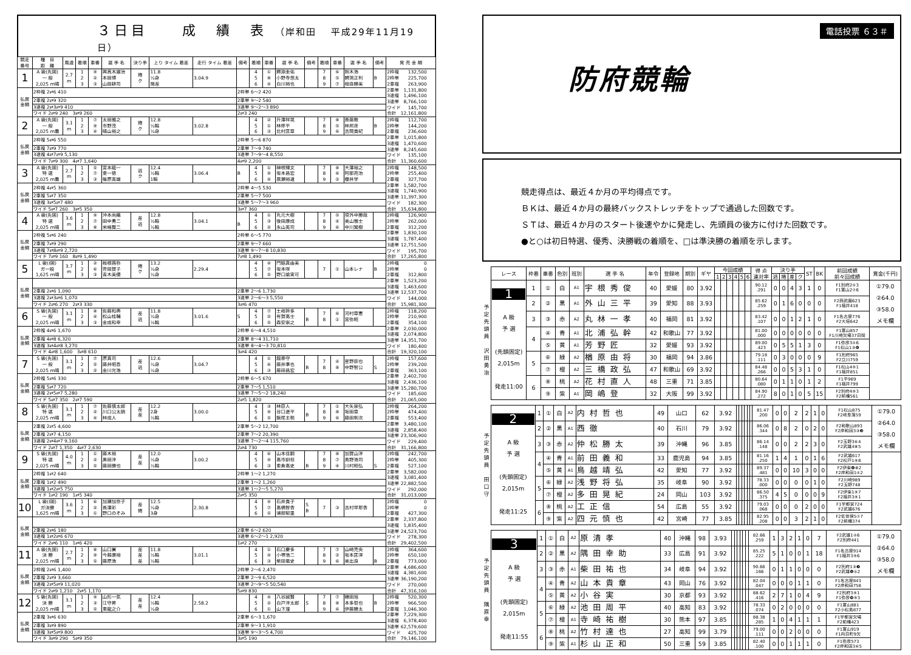３日目　　成　績　表 （岸和田　 平成29年11月19日）
| 競走番号 | 種 目 距 離 | 風速 | 着順 | 車番 | 選 手 名 | 決り手 | 上り タイム 着差 | 走行 タイム 着差 | 備考 | 着順 | 車番 | 選 手 名 | 備考 | 着順 | 車番 | 選 手 名 | 備考 | 発 売 金 額 |
| --- | --- | --- | --- | --- | --- | --- | --- | --- | --- | --- | --- | --- | --- | --- | --- | --- | --- | --- |
| 1 | A 級(先固) 一 般 2,025 ｍ晴 | 2.7 m | 1 2 3 | ⑨ ② ③ | 興呂木雄治 本田博 山田耕司 | 捲 ク | 11.8 ½身 微差 | 3.04.9 | | 4 5 6 | ① ⑧ ④ | 鰐淵圭佑 小野寺悠太 白川裕也 | | 7 8 9 | ⑥ ⑤ ⑦ | 鈴木浩 鰐渕正利 相良勝美 | B | / 2枠複 2枠単 2車複 2車単 3連複 3連単 ワイド 合計 / 132,500 225,700 263,900 1,131,800 1,496,100 8,766,100 145,700 12,161,800 / |
| 払戻金額 | 2枠複 2⇄6 410 | | | | | | | | 2枠単 6～2 420 | | | | | | | | | |
| | 2車複 2⇄9 320 | | | | | | | | 2車単 9～2 540 | | | | | | | | | |
| | 3連複 2⇄3⇄9 410 | | | | | | | | 3連単 9～2～3 890 | | | | | | | | | |
| | ワイド 2⇄9 240 3⇄9 260 | | | | | | | | 2⇄3 240 | | | | | | | | | |
| 2 | A 級(先固) 一 般 2,025 ｍ曇 | 3.1 m | 1 2 3 | ⑦ ⑨ ④ | 太田雅之 市野茂 晴山裕之 | 捲 ク | 12.8 ½輪 ½身 | 3.02.8 | | 4 5 6 | ② ① ③ | 升澤祥晃 林修平 北村匡章 | | 7 8 9 | ⑧ ⑤ ⑥ | 斎藤敦 林邦彦 吉岡貴紀 | B | / 2枠複 2枠単 2車複 2車単 3連複 3連単 ワイド 合計 / 112,700 144,200 236,600 1,015,800 1,470,600 8,245,600 135,100 11,360,600 / |
| 払戻金額 | 2枠複 5⇄6 550 | | | | | | | | 2枠単 5～6 870 | | | | | | | | | |
| | 2車複 7⇄9 770 | | | | | | | | 2車単 7～9 740 | | | | | | | | | |
| | 3連複 4⇄7⇄9 5,130 | | | | | | | | 3連単 7～9～4 8,550 | | | | | | | | | |
| | ワイド 7⇄9 300 4⇄7 1,640 | | | | | | | | 4⇄9 2,200 | | | | | | | | | |
| 3 | A 級(先固) 特 選 2,025 ｍ曇 | 2.7 m | 1 2 3 | ⑤ ⑦ ③ | 宮本龍一 重一徳 篠原英雄 | 逃 ク | 12.4 ½輪 1輪 | 3.06.4 | B | 4 5 6 | ① ⑨ ④ | 榊枝輝文 坂本昌宏 廣瀬裕道 | | 7 8 9 | ⑧ ⑥ ② | 大澤裕之 阿部亮治 櫻井学 | | / 2枠複 2枠単 2車複 2車単 3連複 3連単 ワイド 合計 / 148,500 255,400 327,700 1,582,700 1,740,900 11,397,300 182,300 15,634,800 / |
| 払戻金額 | 2枠複 4⇄5 360 | | | | | | | | 2枠単 4～5 530 | | | | | | | | | |
| | 2車複 5⇄7 350 | | | | | | | | 2車単 5～7 500 | | | | | | | | | |
| | 3連複 3⇄5⇄7 480 | | | | | | | | 3連単 5～7～3 960 | | | | | | | | | |
| | ワイド 5⇄7 260 3⇄5 350 | | | | | | | | 3⇄7 360 | | | | | | | | | |
| 4 | A 級(先固) 特 選 2,025 ｍ晴 | 3.6 m | 1 2 3 | ⑨ ⑦ ⑧ | 沖本尚織 田中勇二 米嶋賢二 | 差 逃 | 12.8 ½輪 ½輪 | 3.04.1 | B | 4 5 6 | ① ③ ② | 丸元大樹 後田康成 永山英司 | | 7 8 9 | ⑤ ④ ⑥ | 垣外中勝哉 奥山雅士 中川繁樹 | | / 2枠複 2枠単 2車複 2車単 3連複 3連単 ワイド 合計 / 126,900 262,000 312,200 1,830,100 1,787,400 12,751,500 195,700 17,265,800 / |
| 払戻金額 | 2枠複 5⇄6 240 | | | | | | | | 2枠単 6～5 770 | | | | | | | | | |
| | 2車複 7⇄9 290 | | | | | | | | 2車単 9～7 660 | | | | | | | | | |
| | 3連複 7⇄8⇄9 2,720 | | | | | | | | 3連単 9～7～8 10,830 | | | | | | | | | |
| | ワイド 7⇄9 160 8⇄9 1,490 | | | | | | | | 7⇄8 1,490 | | | | | | | | | |
| 5 | L 級(Ⅰ固) ガ一般 1,625 ｍ晴 | 3.7 m | 1 2 3 | ② ⑥ ③ | 板根茜弥 菅田賀子 青木美優 | 捲 ク | 13.2 ½身 ½身 | 2.29.4 | | 4 5 6 | ④ ⑦ ⑤ | 門脇真由美 坂本咲 野口諭実可 | | 7 | ① | 山本レナ | B | / 2枠複 2枠単 2車複 2車単 3連複 3連単 ワイド 合計 / 0 0 312,800 1,523,200 1,463,600 12,537,700 144,000 15,981,300 / |
| 払戻金額 | | | | | | | | | | | | | | | | | | |
| | 2車複 2⇄6 1,090 | | | | | | | | 2車単 2～6 1,730 | | | | | | | | | |
| | 3連複 2⇄3⇄6 1,070 | | | | | | | | 3連単 2～6～3 5,550 | | | | | | | | | |
| | ワイド 2⇄6 270 2⇄3 330 | | | | | | | | 3⇄6 470 | | | | | | | | | |
| 6 | S 級(先固) 一 般 2,025 ｍ晴 | 3.1 m | 1 2 3 | ⑧ ④ ③ | 佐藤和典 松山桂輔 金成和幸 | 差 逃 | 11.8 ½身 ½輪 | 3.01.6 | S | 4 5 6 | ⑦ ② ⑤ | 土岐幹多 有賀高士 森安崇之 | B | 7 8 | ⑥ ① | 河村章憲 富弥昭 | | / 2枠複 2枠単 2車複 2車単 3連複 3連単 ワイド 合計 / 118,200 210,900 354,100 2,030,000 2,074,800 14,351,700 180,400 19,320,100 / |
| 払戻金額 | 2枠複 4⇄6 1,670 | | | | | | | | 2枠単 6～4 4,510 | | | | | | | | | |
| | 2車複 4⇄8 6,320 | | | | | | | | 2車単 8～4 31,710 | | | | | | | | | |
| | 3連複 3⇄4⇄8 3,270 | | | | | | | | 3連単 8～4～3 70,810 | | | | | | | | | |
| | ワイド 4⇄8 1,600 3⇄8 610 | | | | | | | | 3⇄4 420 | | | | | | | | | |
| 7 | S 級(先固) 一 般 2,025 ｍ晴 | 3.1 m | 1 2 3 | ⑦ ⑤ ② | 原真司 藤井昭吾 金川光浩 | 差 逃 | 12.6 ½身 ½身 | 3.04.7 | | 4 5 6 | ① ⑥ ③ | 舘泰守 藤井準也 藤田昌宏 | B | 7 8 | ④ ⑧ | 星野辰也 中野智公 | S | / 2枠複 2枠単 2車複 2車単 3連複 3連単 ワイド 合計 / 157,600 239,200 363,100 2,402,700 2,436,100 15,280,700 185,600 21,065,000 / |
| 払戻金額 | 2枠複 5⇄6 330 | | | | | | | | 2枠単 6～5 670 | | | | | | | | | |
| | 2車複 5⇄7 720 | | | | | | | | 2車単 7～5 1,510 | | | | | | | | | |
| | 3連複 2⇄5⇄7 5,280 | | | | | | | | 3連単 7～5～2 18,240 | | | | | | | | | |
| | ワイド 5⇄7 350 2⇄7 590 | | | | | | | | 2⇄5 1,820 | | | | | | | | | |
| 8 | S 級(先固) 特 選 2,025 ｍ晴 | 3.1 m | 1 2 3 | ⑦ ② ④ | 佐藤慎太郎 川口公太朗 林成人 | 差 差 | 12.2 2身 ½輪 | 3.00.0 | | 4 5 6 | ③ ⑨ ⑤ | 林巨人 谷口遼平 飯尾主税 | B | 7 8 9 | ① ⑧ ⑥ | 大矢崇弘 坂田章 藤田剣次 | | / 2枠複 2枠単 2車複 2車単 3連複 3連単 ワイド 合計 / 264,200 474,400 553,400 3,480,100 2,858,400 23,306,900 229,400 31,166,800 / |
| 払戻金額 | 2車複 2⇄5 4,600 | | | | | | | | 2車単 5～2 12,700 | | | | | | | | | |
| | 2車複 2⇄7 4,150 | | | | | | | | 2車単 7～2 20,390 | | | | | | | | | |
| | 3連複 2⇄4⇄7 9,160 | | | | | | | | 3連単 7～2～4 115,760 | | | | | | | | | |
| | ワイド 2⇄7 1,350 4⇄7 2,630 | | | | | | | | 2⇄4 730 | | | | | | | | | |
| 9 | S 級(先固) 特 選 2,025 ｍ晴 | 4.0 m | 1 2 3 | ① ② ⑤ | 藤木裕 黒田淳 藤田勝也 | 差 差 | 12.0 ½身 ½輪 | 3.00.2 | | 4 5 6 | ⑥ ⑨ ③ | 山本佳嗣 高市訓但 重倉高史 | B | 7 8 9 | ⑧ ⑦ ④ | 加賀山淳 島野浩司 川村昭弘 | S | / 2枠複 2枠単 2車複 2車単 3連複 3連単 ワイド 合計 / 242,700 405,300 527,100 3,582,000 3,081,400 22,882,500 292,000 31,013,000 / |
| 払戻金額 | 2枠複 1⇄2 640 | | | | | | | | 2枠単 1～2 1,270 | | | | | | | | | |
| | 2車複 1⇄2 490 | | | | | | | | 2車単 1～2 1,260 | | | | | | | | | |
| | 3連複 1⇄2⇄5 750 | | | | | | | | 3連単 1～2～5 5,270 | | | | | | | | | |
| | ワイド 1⇄2 190 1⇄5 340 | | | | | | | | 2⇄5 350 | | | | | | | | | |
| 10 | L 級(Ⅰ固) ガ決勝 1,625 ｍ晴 | 3.6 m | 1 2 3 | ⑥ ② ① | 加瀬加奈子 長澤彩 野口のぞみ | 差 捲 | 12.5 ½身 3身 | 2.30.8 | | 4 5 6 | ④ ⑦ ⑤ | 石井貴子 高橋智香 浦部郁里 | S B | 7 | ③ | 吉村早耶香 | | / 2枠複 2枠単 2車複 2車単 3連複 3連単 ワイド 合計 / 0 0 427,300 2,337,800 1,835,400 24,523,700 278,300 29,402,500 / |
| 払戻金額 | | | | | | | | | | | | | | | | | | |
| | 2車複 2⇄6 180 | | | | | | | | 2車単 6～2 620 | | | | | | | | | |
| | 3連複 1⇄2⇄6 670 | | | | | | | | 3連単 6～2～1 2,920 | | | | | | | | | |
| | ワイド 2⇄6 110 1⇄6 420 | | | | | | | | 1⇄2 270 | | | | | | | | | |
| 11 | A 級(先固) 決 勝 2,025 ｍ晴 | 2.7 m | 1 2 3 | ⑧ ⑨ ⑤ | 山口翼 今藤康裕 藤原浩 | 差 差 差 | 11.8 ½輪 ½輪 | 3.01.1 | | 4 5 6 | ① ④ ③ | 石口慶多 小堺浩二 柴田竜史 | | 7 8 9 | ⑦ ② ⑥ | 山崎充央 坂本匡洋 奥出良 | B | / 2枠複 2枠単 2車複 2車単 3連複 3連単 ワイド 合計 / 364,600 650,100 773,000 4,686,600 4,381,600 36,190,200 270,000 47,316,100 / |
| 払戻金額 | 2枠複 2⇄6 1,400 | | | | | | | | 2枠単 2～6 2,470 | | | | | | | | | |
| | 2車複 2⇄9 3,660 | | | | | | | | 2車単 2～9 6,520 | | | | | | | | | |
| | 3連複 2⇄5⇄9 11,020 | | | | | | | | 3連単 2～9～5 50,540 | | | | | | | | | |
| | ワイド 2⇄9 1,210 2⇄5 1,170 | | | | | | | | 5⇄9 830 | | | | | | | | | |
| 12 | S 級(先固) 決 勝 2,025 ｍ晴 | 3.1 m | 1 2 3 | ⑨ ③ ⑤ | 山形一気 江守昇 東龍之介 | 差 差 | 12.4 ½輪 ½身 | 2.58.2 | | 4 5 6 | ④ ② ① | 八谷誠賢 白戸淳太郎 山下渡 | S | 7 8 9 | ⑦ ⑧ ⑥ | 磯田旭 本多哲也 伊藤勝太 | B | / 2枠複 2枠単 2車複 2車単 3連複 3連単 ワイド 合計 / 520,300 966,500 1,046,300 7,229,300 6,378,400 62,579,600 425,700 79,146,100 / |
| 払戻金額 | 2車複 3⇄6 630 | | | | | | | | 2車単 6～3 1,670 | | | | | | | | | |
| | 2車複 3⇄9 890 | | | | | | | | 2車単 9～3 1,910 | | | | | | | | | |
| | 3連複 3⇄5⇄9 800 | | | | | | | | 3連単 9～3～5 4,700 | | | | | | | | | |
| | ワイド 3⇄9 290 5⇄9 350 | | | | | | | | 3⇄5 190 | | | | | | | | | |
電話投票 ６３＃
防府競輪
競走得点は、最近４か月の平均得点です。
ＢＫは、最近４か月の最終バックストレッチをトップで通過した回数です。
ＳＴは、最近４か月のスタート後速やかに発走し、先頭員の後方に付けた回数です。
●と○は初日特選、優秀、決勝戦の着順を、□は準決勝の着順を示します。
| | レース | 枠番 | 車番 | 色別 | 班別 | 選 手 名 | 年令 | 登録地 | 期別 | ギヤ | 今回成績 | | | | | | 得 点 連対率 | 決り手 | | | | ST | BK | 前回成績 前々回成績 | 賞金(千円) |
| --- | --- | --- | --- | --- | --- | --- | --- | --- | --- | --- | --- | --- | --- | --- | --- | --- | --- | --- | --- | --- | --- | --- | --- | --- | --- |
| | | | | | | | | | | | 1 | 2 | 3 | 4 | 5 | 6 | | 逃 | 捲 | 差 | ク | | | | |
| 予定先頭員 沢田勇治 | 1 A 級 予 選 (先頭固定) 2,015m 発走11:00 | 1 | ① | 白 | A1 | 宇根秀俊 | 40 | 愛媛 | 80 | 3.92 | | | | | | | 90.12 .291 | 0 | 0 | 4 | 3 | 1 | 0 | F1別府2④3 F1富山2⑦6 | ①79.0 ②64.0 ③58.0 メモ欄 |
| | | 2 | ② | 黒 | A1 | 外山三平 | 39 | 愛知 | 88 | 3.93 | | | | | | | 85.62 .259 | 0 | 1 | 6 | 0 | 0 | 0 | F2西武園623 F1福井418 | |
| | | 3 | ③ | 赤 | A2 | 丸林一孝 | 40 | 福岡 | 81 | 3.92 | | | | | | | 83.42 .107 | 0 | 0 | 1 | 2 | 1 | 0 | F1名古屋776 F2大垣642 | |
| | | 4 | ④ | 青 | A1 | 北浦弘幹 | 42 | 和歌山 | 77 | 3.92 | | | | | | | 81.00 .000 | 0 | 0 | 0 | 0 | 0 | 0 | F1富山857 F1川崎欠場37日間 | |
| | | | ⑤ | 黄 | A1 | 芳野匠 | 32 | 愛媛 | 93 | 3.92 | | | | | | | 89.00 .423 | 0 | 5 | 5 | 1 | 3 | 0 | F1弥彦3④6 F1松山1③❻ | |
| | | 5 | ⑥ | 緑 | A2 | 楢原由将 | 30 | 福岡 | 94 | 3.86 | | | | | | | 79.18 .111 | 0 | 3 | 0 | 0 | 0 | 9 | F1別府965 F2立川759 | |
| | | | ⑦ | 橙 | A2 | 三橋政弘 | 47 | 和歌山 | 69 | 3.92 | | | | | | | 84.48 .266 | 0 | 0 | 5 | 3 | 1 | 0 | F1松山4⑨1 F1福井851 | |
| | | 6 | ⑧ | 桃 | A2 | 花村直人 | 48 | 三重 | 71 | 3.85 | | | | | | | 80.64 .080 | 0 | 1 | 1 | 0 | 1 | 2 | F1平969 F1福井799 | |
| | | | ⑨ | 紫 | A1 | 岡嶋登 | 32 | 大阪 | 99 | 3.92 | | | | | | | 84.90 .272 | 8 | 0 | 1 | 0 | 5 | 15 | F2別府4⑨3 F2前橋561 | |
| 予定先頭員 田口守 | 2 A 級 予 選 (先頭固定) 2,015m 発走11:25 | 1 | ① | 白 | A2 | 内村哲也 | 49 | 山口 | 62 | 3.92 | | | | | | | 81.47 .200 | 0 | 0 | 2 | 2 | 1 | 0 | F1松山875 F2岐阜落59 | ①79.0 ②64.0 ③58.0 メモ欄 |
| | | 2 | ② | 黒 | A1 | 西徹 | 40 | 石川 | 79 | 3.92 | | | | | | | 86.06 .344 | 0 | 8 | 2 | 0 | 2 | 0 | F2和歌山893 F2岸和田3③❸ | |
| | | 3 | ③ | 赤 | A2 | 仲松勝太 | 39 | 沖縄 | 96 | 3.85 | | | | | | | 86.14 .148 | 0 | 0 | 2 | 2 | 3 | 0 | F2玉野3⑥4 F2武雄4⑧5 | |
| | | 4 | ④ | 青 | A1 | 前田義和 | 33 | 鹿児島 | 94 | 3.85 | | | | | | | 81.16 .250 | 1 | 4 | 1 | 0 | 1 | 6 | F2武雄617 F2松戸1⑨8 | |
| | | | ⑤ | 黄 | A1 | 鳥越靖弘 | 42 | 愛知 | 77 | 3.92 | | | | | | | 89.37 .481 | 0 | 0 | 10 | 3 | 0 | 0 | F2伊東❹⑧2 F2岸和田1④2 | |
| | | 5 | ⑥ | 緑 | A2 | 浅野将弘 | 35 | 岐阜 | 90 | 3.92 | | | | | | | 78.33 .000 | 0 | 0 | 0 | 0 | 1 | 0 | F2川崎989 F2玉野748 | |
| | | | ⑦ | 橙 | A2 | 多田晃紀 | 24 | 岡山 | 103 | 3.92 | | | | | | | 86.50 .375 | 4 | 5 | 0 | 0 | 0 | 9 | F2伊東1⑨7 F2福井3⑨1 | |
| | | 6 | ⑧ | 桃 | A2 | 工正信 | 54 | 広島 | 55 | 3.92 | | | | | | | 79.03 .068 | 0 | 0 | 0 | 2 | 0 | 0 | F1宇都宮724 F2武雄676 | |
| | | | ⑨ | 紫 | A2 | 四元慎也 | 42 | 宮崎 | 77 | 3.85 | | | | | | | 82.95 .208 | 0 | 0 | 3 | 2 | 1 | 0 | F2佐世保5⑦7 F2前橋374 | |
| 予定先頭員 隅直幸 | 3 A 級 予 選 (先頭固定) 2,015m 発走11:55 | 1 | ① | 白 | A2 | 原清孝 | 40 | 沖縄 | 98 | 3.93 | | | | | | | 82.66 .259 | 1 | 3 | 2 | 1 | 0 | 7 | F2武雄1④6 F2別府441 | ①79.0 ②64.0 ③58.0 メモ欄 |
| | | 2 | ② | 黒 | A2 | 隅田幸助 | 33 | 広島 | 91 | 3.92 | | | | | | | 85.25 .222 | 5 | 1 | 0 | 0 | 1 | 18 | F1名古屋914 F1福井3⑨6 | |
| | | 3 | ③ | 赤 | A1 | 柴田祐也 | 34 | 岐阜 | 94 | 3.92 | | | | | | | 90.66 .166 | 0 | 1 | 1 | 0 | 0 | 0 | F2別府1③❼ F2武雄❺⑤2 | |
| | | 4 | ④ | 青 | A2 | 山本貴章 | 43 | 岡山 | 76 | 3.92 | | | | | | | 82.04 .047 | 0 | 0 | 0 | 1 | 1 | 0 | F1名古屋843 F2岸和田758 | |
| | | | ⑤ | 黄 | A2 | 小谷実 | 30 | 京都 | 93 | 3.92 | | | | | | | 88.62 .416 | 2 | 7 | 1 | 0 | 4 | 9 | F2別府3⑨1 F1弥彦❾⑨3 | |
| | | 5 | ⑥ | 緑 | A2 | 池田周平 | 40 | 高知 | 83 | 3.92 | | | | | | | 78.33 .074 | 0 | 2 | 0 | 0 | 0 | 0 | F1富山881 F2小松島877 | |
| | | | ⑦ | 橙 | A1 | 寺崎祐樹 | 30 | 熊本 | 97 | 3.85 | | | | | | | 88.38 .285 | 1 | 0 | 4 | 1 | 1 | 1 | F1宇都宮欠場 F2前橋423 | |
| | | 6 | ⑧ | 桃 | A2 | 竹村達也 | 27 | 高知 | 99 | 3.79 | | | | | | | 79.00 .111 | 0 | 0 | 2 | 0 | 0 | 0 | F1富山919 F1向日町9欠 | |
| | | | ⑨ | 紫 | A1 | 杉山正和 | 50 | 三重 | 59 | 3.85 | | | | | | | 82.40 .100 | 0 | 0 | 1 | 1 | 1 | 0 | F1弥彦573 F2岸和田3⑥5 | |